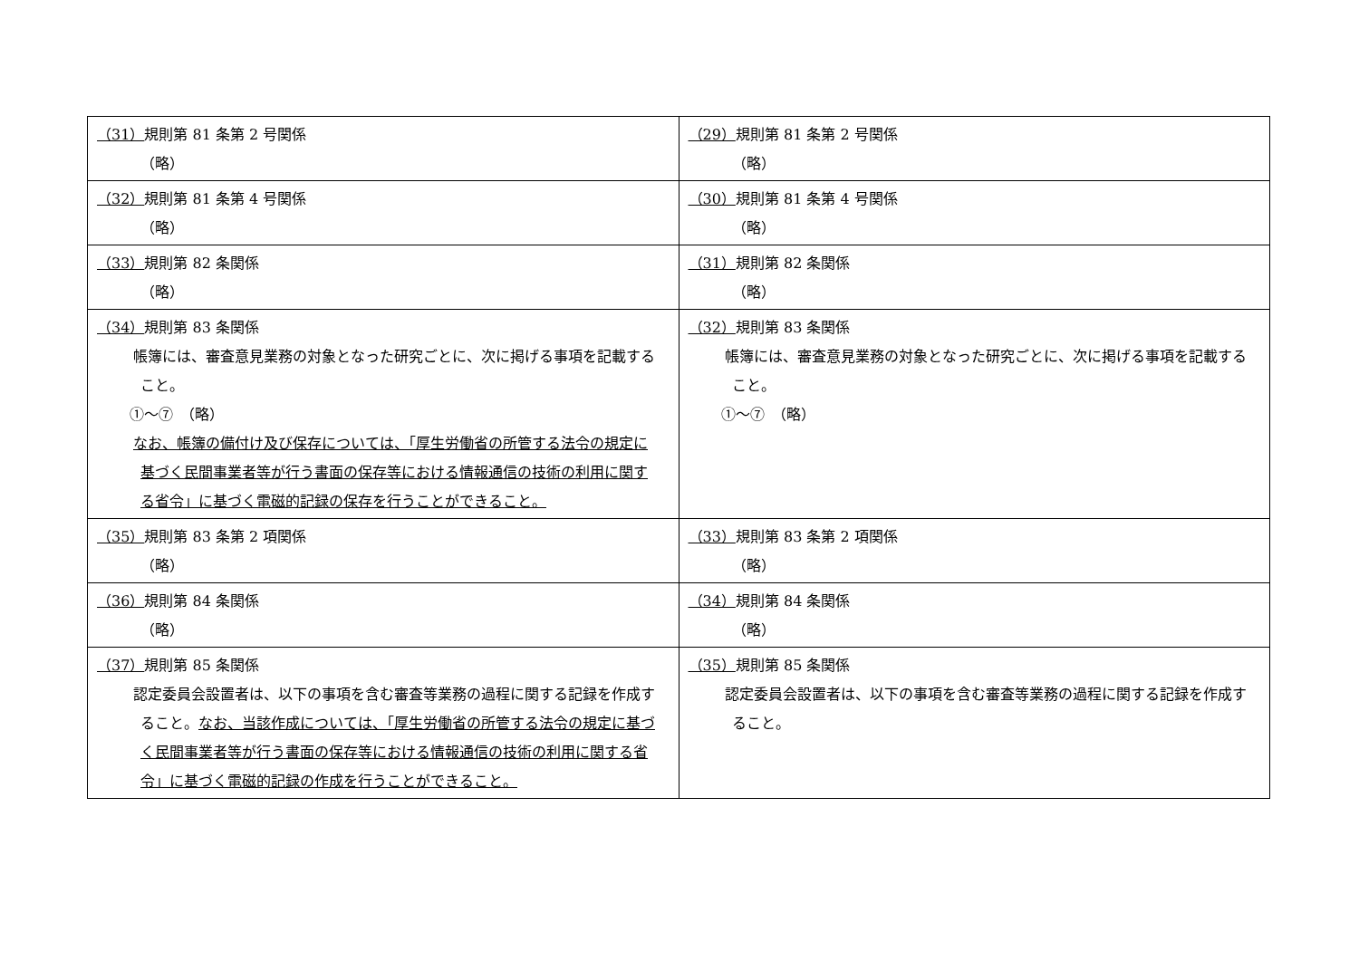| （31） 規則第 81 条第 2 号関係 （略） | （29） 規則第 81 条第 2 号関係 （略） |
| （32） 規則第 81 条第 4 号関係 （略） | （30） 規則第 81 条第 4 号関係 （略） |
| （33） 規則第 82 条関係 （略） | （31） 規則第 82 条関係 （略） |
| （34） 規則第 83 条関係 帳簿には、審査意見業務の対象となった研究ごとに、次に掲げる事項を記載すること。 ①～⑦ （略） なお、帳簿の備付け及び保存については、「厚生労働省の所管する法令の規定に基づく民間事業者等が行う書面の保存等における情報通信の技術の利用に関する省令」に基づく電磁的記録の保存を行うことができること。 | （32） 規則第 83 条関係 帳簿には、審査意見業務の対象となった研究ごとに、次に掲げる事項を記載すること。 ①～⑦ （略） |
| （35） 規則第 83 条第 2 項関係 （略） | （33） 規則第 83 条第 2 項関係 （略） |
| （36） 規則第 84 条関係 （略） | （34） 規則第 84 条関係 （略） |
| （37） 規則第 85 条関係 認定委員会設置者は、以下の事項を含む審査等業務の過程に関する記録を作成すること。 なお、当該作成については、「厚生労働省の所管する法令の規定に基づく民間事業者等が行う書面の保存等における情報通信の技術の利用に関する省令」に基づく電磁的記録の作成を行うことができること。 | （35） 規則第 85 条関係 認定委員会設置者は、以下の事項を含む審査等業務の過程に関する記録を作成すること。 |